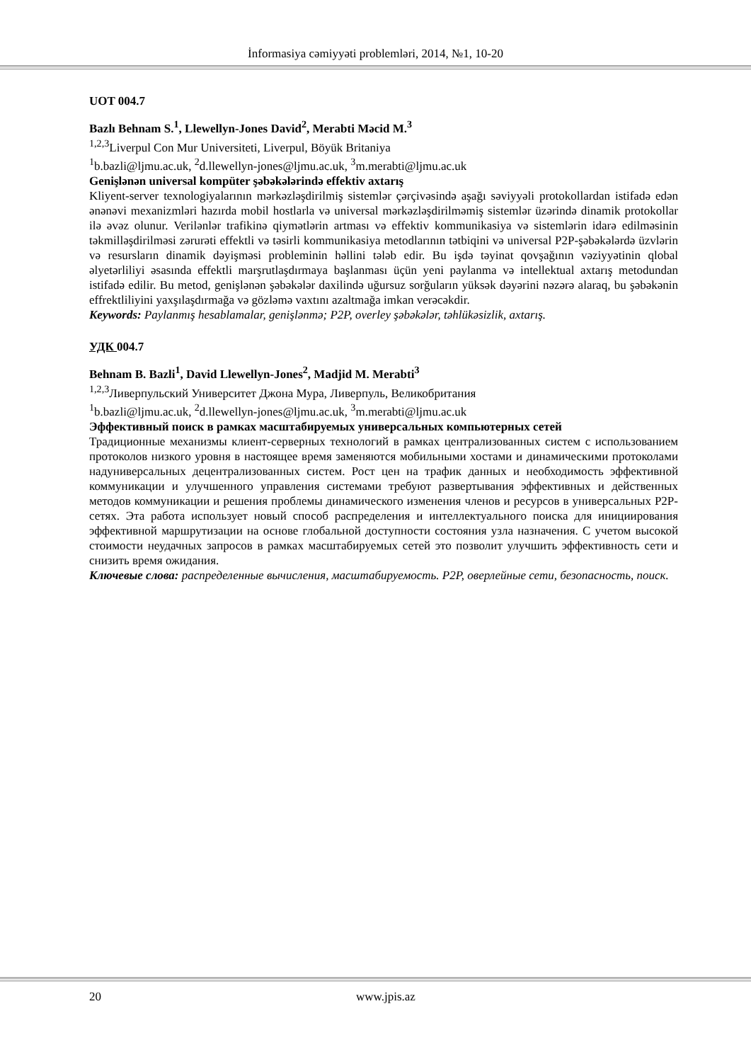İnformasiya cəmiyyəti problemləri, 2014, №1, 10-20
UOT 004.7
Bazlı Behnam S.<sup>1</sup>, Llewellyn-Jones David<sup>2</sup>, Merabti Məcid M.<sup>3</sup>
<sup>1,2,3</sup>Liverpul Con Mur Universiteti, Liverpul, Böyük Britaniya
<sup>1</sup> b.bazli@ljmu.ac.uk, <sup>2</sup>d.llewellyn-jones@ljmu.ac.uk, <sup>3</sup>m.merabti@ljmu.ac.uk
Genişlənən universal kompüter şəbəkələrində effektiv axtarış
Kliyent-server texnologiyalarının mərkəzləşdirilmiş sistemlər çərçivəsində aşağı səviyyəli protokollardan istifadə edən ənənəvi mexanizmləri hazırda mobil hostlarla və universal mərkəzləşdirilməmiş sistemlər üzərində dinamik protokollar ilə əvəz olunur. Verilənlər trafikinə qiymətlərin artması və effektiv kommunikasiya və sistemlərin idarə edilməsinin təkmilləşdirilməsi zərurəti effektli və təsirli kommunikasiya metodlarının tətbiqini və universal P2P-şəbəkələrdə üzvlərin və resursların dinamik dəyişməsi probleminin həllini tələb edir. Bu işdə təyinat qovşağının vəziyyətinin qlobal əlyetərliliyi əsasında effektli marşrutlaşdırmaya başlanması üçün yeni paylanma və intellektual axtarış metodundan istifadə edilir. Bu metod, genişlənən şəbəkələr daxilində uğursuz sorğuların yüksək dəyərini nəzərə alaraq, bu şəbəkənin effrektliliyini yaxşılaşdırmağa və gözləmə vaxtını azaltmağa imkan verəcəkdir.
Keywords: Paylanmış hesablamalar, genişlənmə; P2P, overley şəbəkələr, təhlükəsizlik, axtarış.
УДК 004.7
Behnam B. Bazli<sup>1</sup>, David Llewellyn-Jones<sup>2</sup>, Madjid M. Merabti<sup>3</sup>
<sup>1,2,3</sup>Ливерпульский Университет Джона Мура, Ливерпуль, Великобритания
<sup>1</sup> b.bazli@ljmu.ac.uk, <sup>2</sup>d.llewellyn-jones@ljmu.ac.uk, <sup>3</sup>m.merabti@ljmu.ac.uk
Эффективный поиск в рамках масштабируемых универсальных компьютерных сетей
Традиционные механизмы клиент-серверных технологий в рамках централизованных систем с использованием протоколов низкого уровня в настоящее время заменяются мобильными хостами и динамическими протоколами надуниверсальных децентрализованных систем. Рост цен на трафик данных и необходимость эффективной коммуникации и улучшенного управления системами требуют развертывания эффективных и действенных методов коммуникации и решения проблемы динамического изменения членов и ресурсов в универсальных P2P-сетях. Эта работа использует новый способ распределения и интеллектуального поиска для инициирования эффективной маршрутизации на основе глобальной доступности состояния узла назначения. С учетом высокой стоимости неудачных запросов в рамках масштабируемых сетей это позволит улучшить эффективность сети и снизить время ожидания.
Ключевые слова: распределенные вычисления, масштабируемость. P2P, оверлейные сети, безопасность, поиск.
20 www.jpis.az